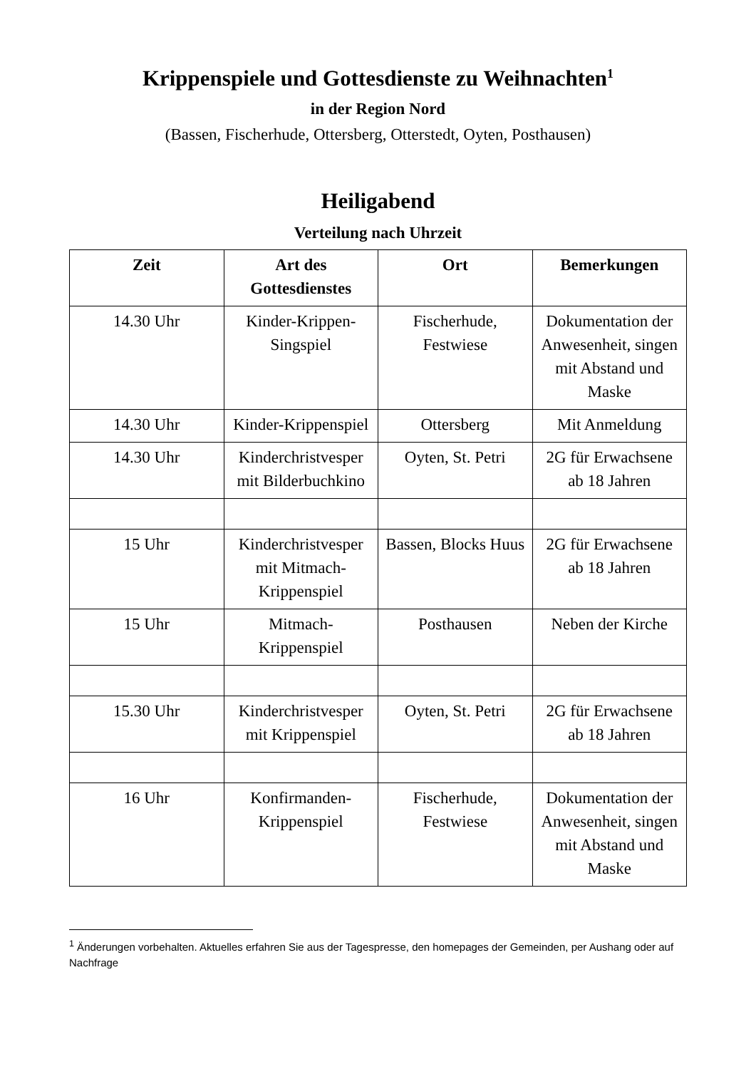Krippenspiele und Gottesdienste zu Weihnachten<sup>1</sup>
in der Region Nord
(Bassen, Fischerhude, Ottersberg, Otterstedt, Oyten, Posthausen)
Heiligabend
Verteilung nach Uhrzeit
| Zeit | Art des Gottesdienstes | Ort | Bemerkungen |
| --- | --- | --- | --- |
| 14.30 Uhr | Kinder-Krippen-Singspiel | Fischerhude, Festwiese | Dokumentation der Anwesenheit, singen mit Abstand und Maske |
| 14.30 Uhr | Kinder-Krippenspiel | Ottersberg | Mit Anmeldung |
| 14.30 Uhr | Kinderchristvesper mit Bilderbuchkino | Oyten, St. Petri | 2G für Erwachsene ab 18 Jahren |
| 15 Uhr | Kinderchristvesper mit Mitmach-Krippenspiel | Bassen, Blocks Huus | 2G für Erwachsene ab 18 Jahren |
| 15 Uhr | Mitmach-Krippenspiel | Posthausen | Neben der Kirche |
| 15.30 Uhr | Kinderchristvesper mit Krippenspiel | Oyten, St. Petri | 2G für Erwachsene ab 18 Jahren |
| 16 Uhr | Konfirmanden-Krippenspiel | Fischerhude, Festwiese | Dokumentation der Anwesenheit, singen mit Abstand und Maske |
<sup>1</sup> Änderungen vorbehalten. Aktuelles erfahren Sie aus der Tagespresse, den homepages der Gemeinden, per Aushang oder auf Nachfrage